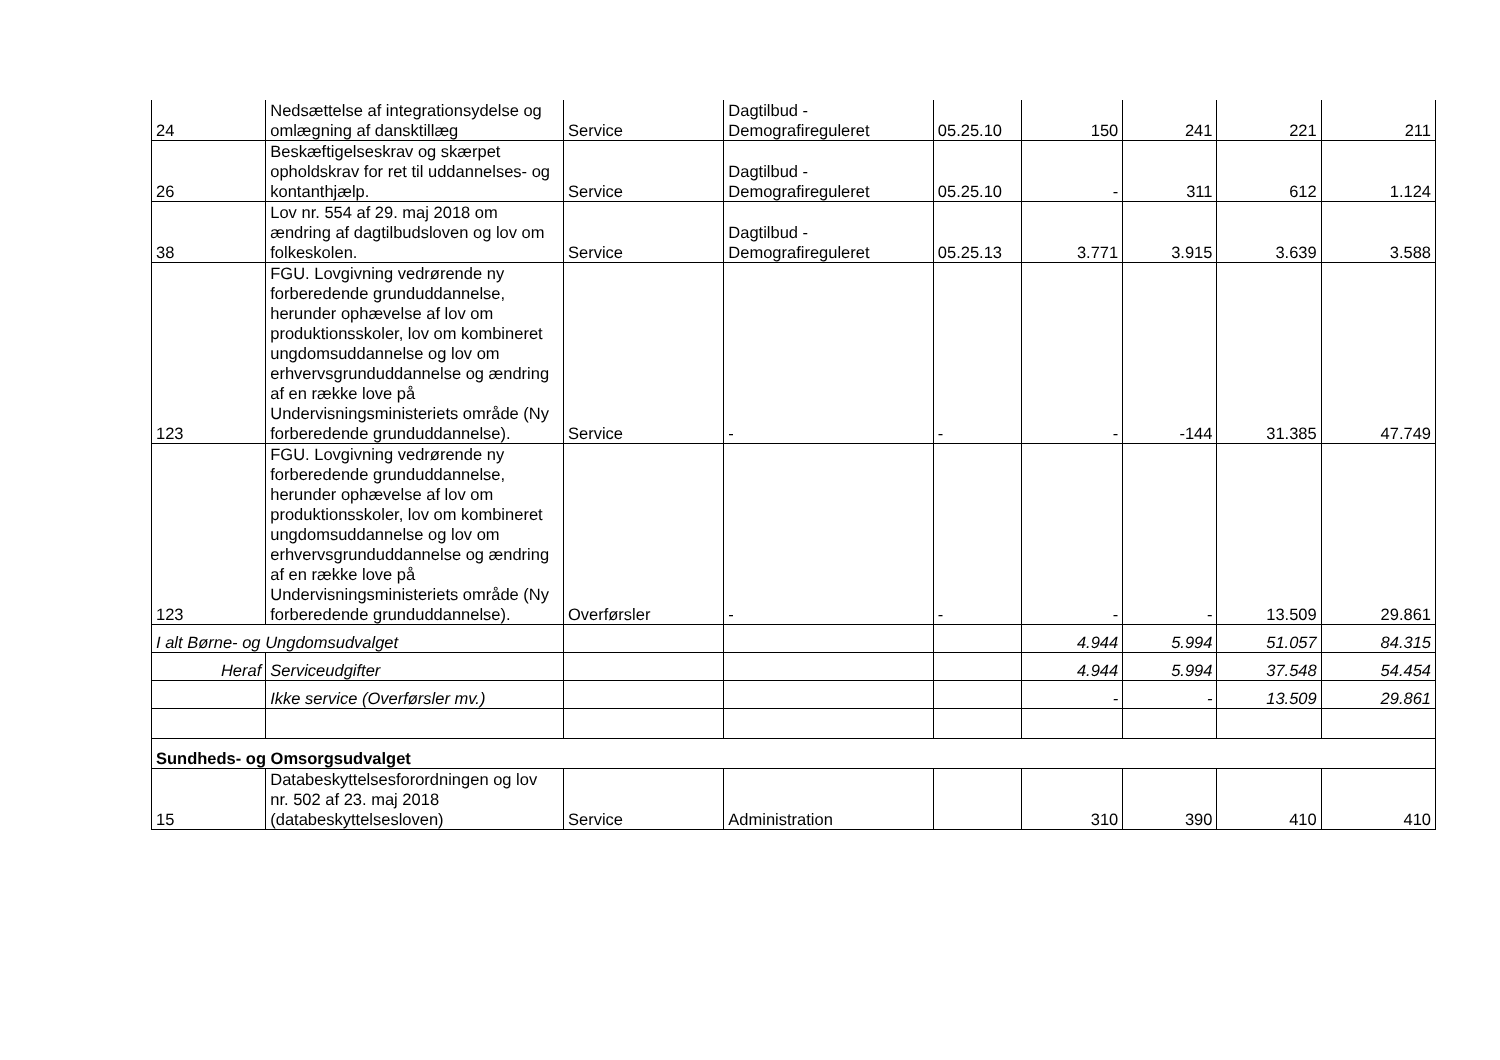| 24 | Nedsættelse af integrationsydelse og omlægning af dansktillæg | Service | Dagtilbud - Demografireguleret | 05.25.10 | 150 | 241 | 221 | 211 |
| 26 | Beskæftigelseskrav og skærpet opholdskrav for ret til uddannelses- og kontanthjælp. | Service | Dagtilbud - Demografireguleret | 05.25.10 | - | 311 | 612 | 1.124 |
| 38 | Lov nr. 554 af 29. maj 2018 om ændring af dagtilbudsloven og lov om folkeskolen. | Service | Dagtilbud - Demografireguleret | 05.25.13 | 3.771 | 3.915 | 3.639 | 3.588 |
| 123 | FGU. Lovgivning vedrørende ny forberedende grunduddannelse, herunder ophævelse af lov om produktionsskoler, lov om kombineret ungdomsuddannelse og lov om erhvervsgrunduddannelse og ændring af en række love på Undervisningsministeriets område (Ny forberedende grunduddannelse). | Service | - | - | - | -144 | 31.385 | 47.749 |
| 123 | FGU. Lovgivning vedrørende ny forberedende grunduddannelse, herunder ophævelse af lov om produktionsskoler, lov om kombineret ungdomsuddannelse og lov om erhvervsgrunduddannelse og ændring af en række love på Undervisningsministeriets område (Ny forberedende grunduddannelse). | Overførsler | - | - | - | - | 13.509 | 29.861 |
| I alt Børne- og Ungdomsudvalget | | | | | 4.944 | 5.994 | 51.057 | 84.315 |
| Heraf | Serviceudgifter | | | | 4.944 | 5.994 | 37.548 | 54.454 |
| | Ikke service (Overførsler mv.) | | | | - | - | 13.509 | 29.861 |
| Sundheds- og Omsorgsudvalget | | | | | | | | |
| 15 | Databeskyttelsesforordningen og lov nr. 502 af 23. maj 2018 (databeskyttelsesloven) | Service | Administration | | 310 | 390 | 410 | 410 |